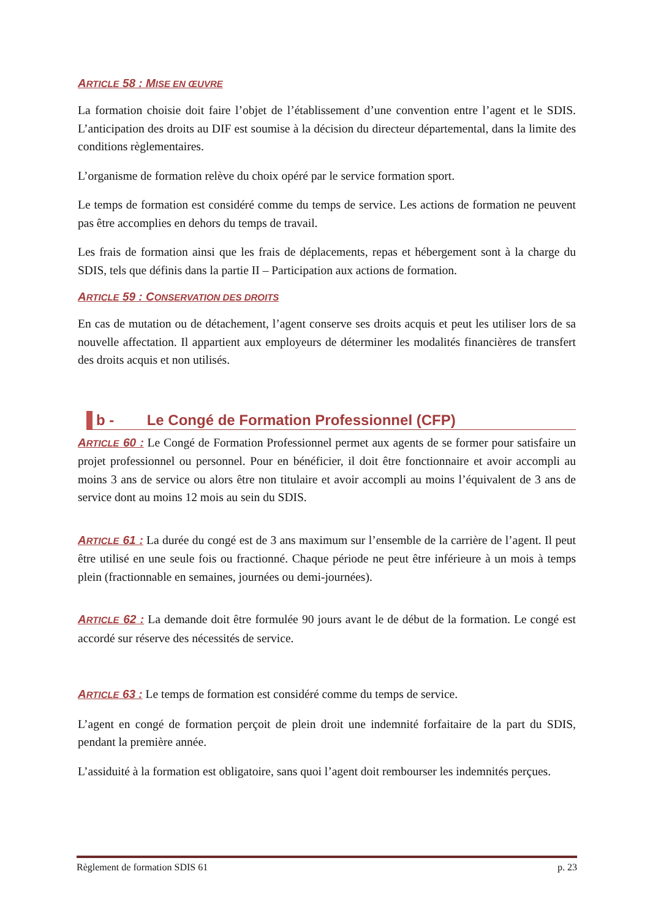ARTICLE 58 : MISE EN ŒUVRE
La formation choisie doit faire l’objet de l’établissement d’une convention entre l’agent et le SDIS. L’anticipation des droits au DIF est soumise à la décision du directeur départemental, dans la limite des conditions règlementaires.
L’organisme de formation relève du choix opéré par le service formation sport.
Le temps de formation est considéré comme du temps de service. Les actions de formation ne peuvent pas être accomplies en dehors du temps de travail.
Les frais de formation ainsi que les frais de déplacements, repas et hébergement sont à la charge du SDIS, tels que définis dans la partie II – Participation aux actions de formation.
ARTICLE 59 : CONSERVATION DES DROITS
En cas de mutation ou de détachement, l’agent conserve ses droits acquis et peut les utiliser lors de sa nouvelle affectation. Il appartient aux employeurs de déterminer les modalités financières de transfert des droits acquis et non utilisés.
b - Le Congé de Formation Professionnel (CFP)
ARTICLE 60 : Le Congé de Formation Professionnel permet aux agents de se former pour satisfaire un projet professionnel ou personnel. Pour en bénéficier, il doit être fonctionnaire et avoir accompli au moins 3 ans de service ou alors être non titulaire et avoir accompli au moins l’équivalent de 3 ans de service dont au moins 12 mois au sein du SDIS.
ARTICLE 61 : La durée du congé est de 3 ans maximum sur l’ensemble de la carrière de l’agent. Il peut être utilisé en une seule fois ou fractionné. Chaque période ne peut être inférieure à un mois à temps plein (fractionnable en semaines, journées ou demi-journées).
ARTICLE 62 : La demande doit être formulée 90 jours avant le de début de la formation. Le congé est accordé sur réserve des nécessités de service.
ARTICLE 63 : Le temps de formation est considéré comme du temps de service.
L’agent en congé de formation perçoit de plein droit une indemnité forfaitaire de la part du SDIS, pendant la première année.
L’assiduité à la formation est obligatoire, sans quoi l’agent doit rembourser les indemnités perçues.
Règlement de formation SDIS 61 p. 23